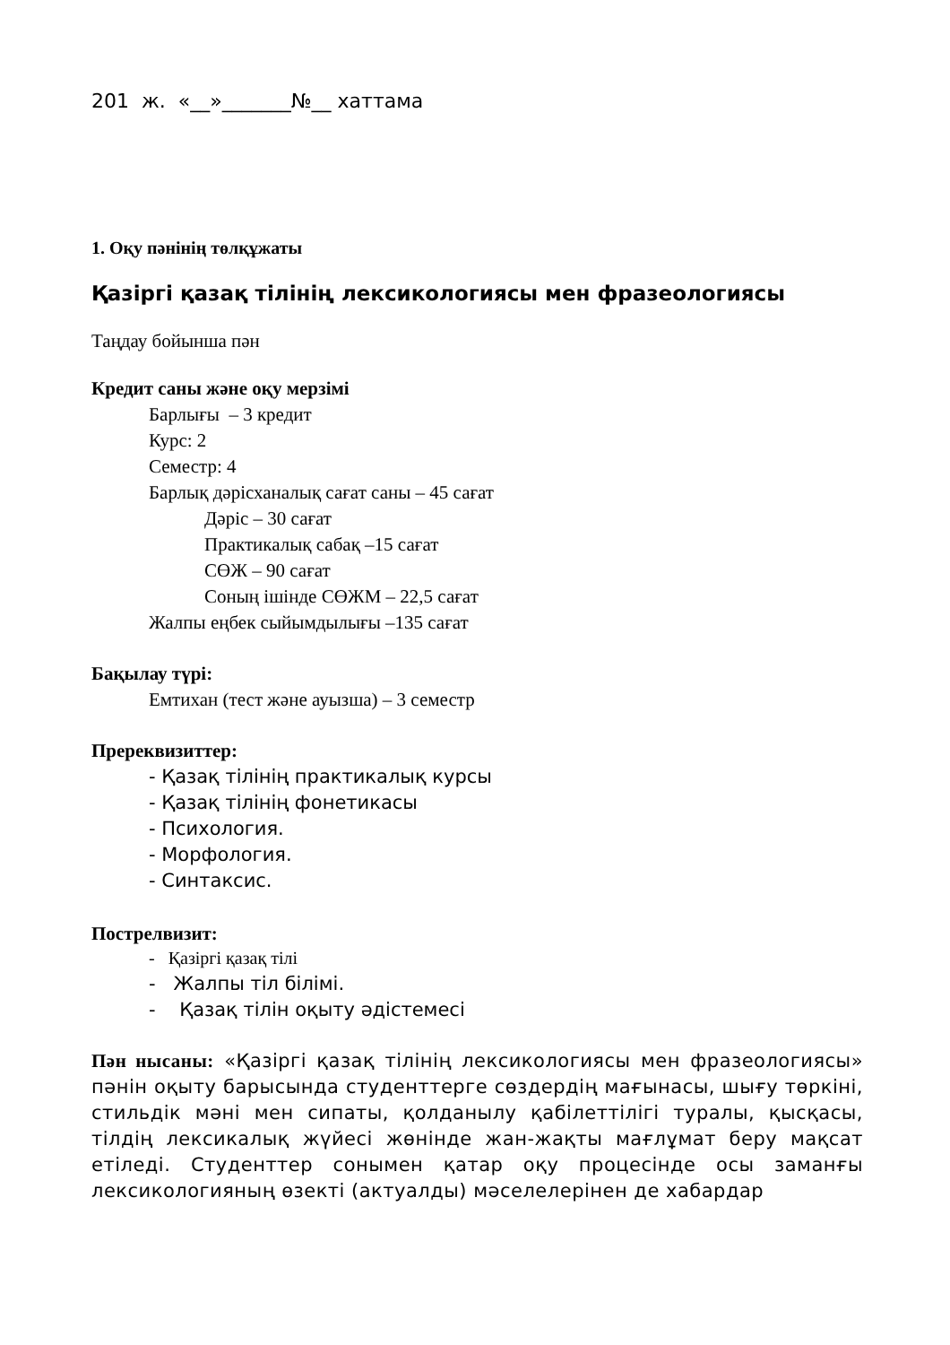201 ж. «__»_______№__ хаттама
1. Оқу пәнінің төлқұжаты
Қазіргі қазақ тілінің лексикологиясы мен фразеологиясы
Таңдау бойынша пән
Кредит саны және оқу мерзімі
Барлығы – 3 кредит
Курс: 2
Семестр: 4
Барлық дәрісханалық сағат саны – 45 сағат
Дәріс – 30 сағат
Практикалық сабақ –15 сағат
СӨЖ – 90 сағат
Соның ішінде СӨЖМ – 22,5 сағат
Жалпы еңбек сыйымдылығы –135 сағат
Бақылау түрі:
Емтихан (тест және ауызша) – 3 семестр
Пререквизиттер:
- Қазақ тілінің практикалық курсы
- Қазақ тілінің фонетикасы
- Психология.
- Морфология.
- Синтаксис.
Пострелвизит:
- Қазіргі қазақ тілі
- Жалпы тіл білімі.
- Қазақ тілін оқыту әдістемесі
Пән нысаны: «Қазіргі қазақ тілінің лексикологиясы мен фразеологиясы» пәнін оқыту барысында студенттерге сөздердің мағынасы, шығу төркіні, стильдік мәні мен сипаты, қолданылу қабілеттілігі туралы, қысқасы, тілдің лексикалық жүйесі жөнінде жан-жақты мағлұмат беру мақсат етіледі. Студенттер сонымен қатар оқу процесінде осы заманғы лексикологияның өзекті (актуалды) мәселелерінен де хабардар